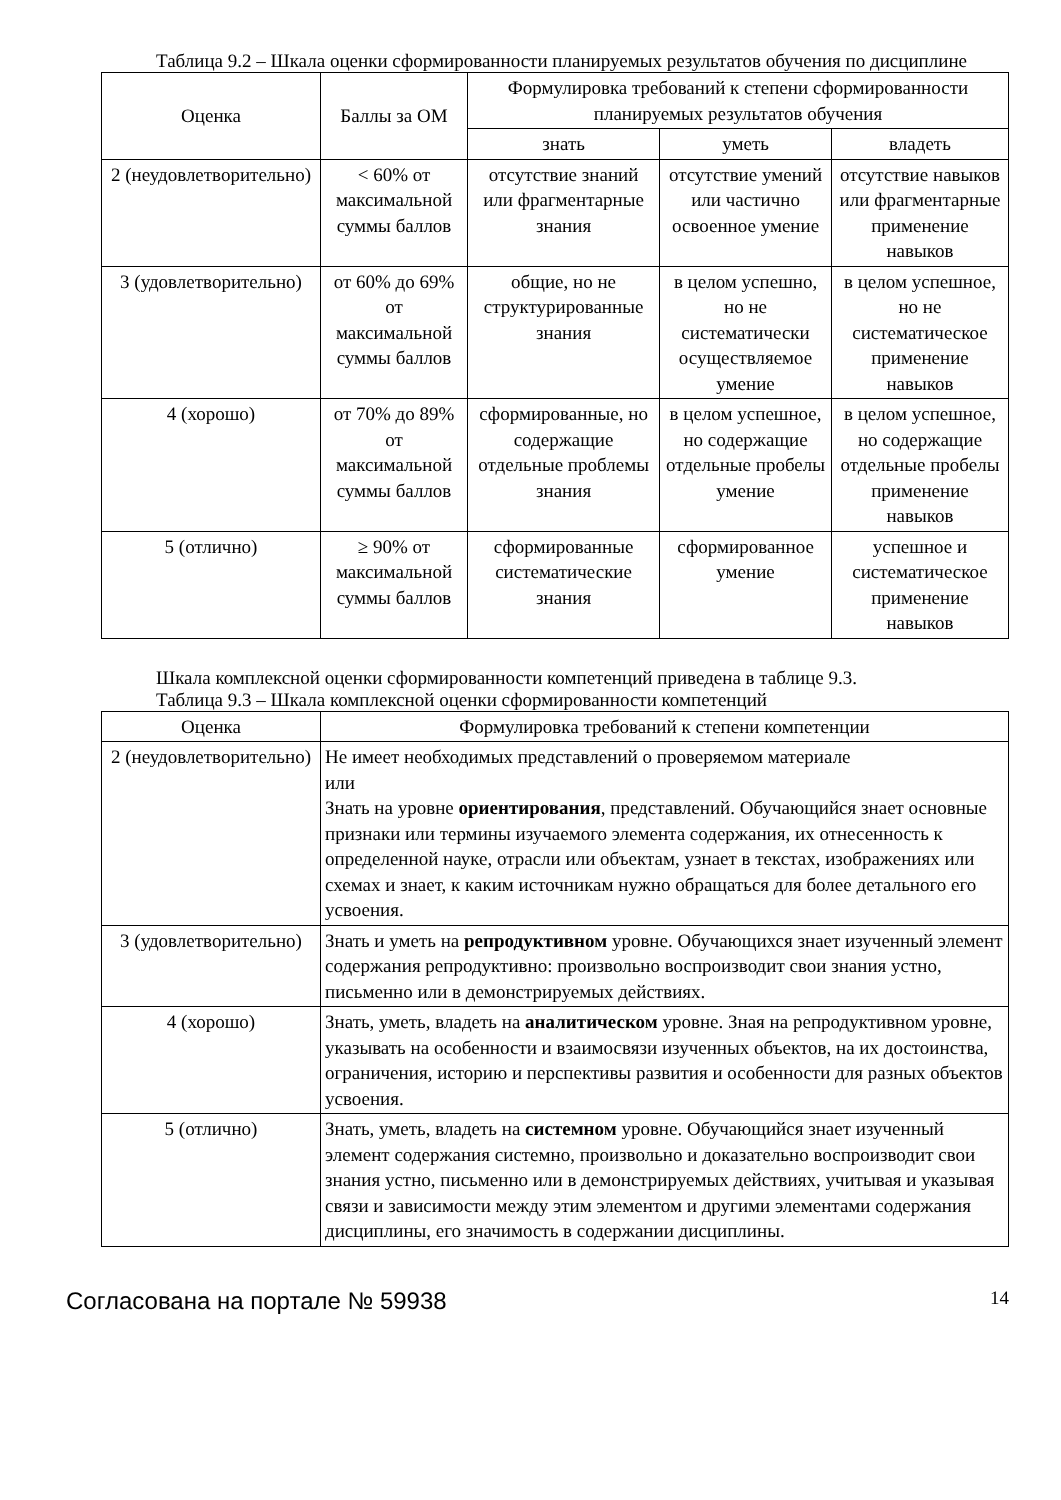Таблица 9.2 – Шкала оценки сформированности планируемых результатов обучения по дисциплине
| Оценка | Баллы за ОМ | Формулировка требований к степени сформированности планируемых результатов обучения | | |
| --- | --- | --- | --- | --- |
| | | знать | уметь | владеть |
| 2 (неудовлетворительно) | < 60% от максимальной суммы баллов | отсутствие знаний или фрагментарные знания | отсутствие умений или частично освоенное умение | отсутствие навыков или фрагментарные применение навыков |
| 3 (удовлетворительно) | от 60% до 69% от максимальной суммы баллов | общие, но не структурированные знания | в целом успешно, но не систематически осуществляемое умение | в целом успешное, но не систематическое применение навыков |
| 4 (хорошо) | от 70% до 89% от максимальной суммы баллов | сформированные, но содержащие отдельные проблемы знания | в целом успешное, но содержащие отдельные пробелы умение | в целом успешное, но содержащие отдельные пробелы применение навыков |
| 5 (отлично) | ≥ 90% от максимальной суммы баллов | сформированные систематические знания | сформированное умение | успешное и систематическое применение навыков |
Шкала комплексной оценки сформированности компетенций приведена в таблице 9.3.
Таблица 9.3 – Шкала комплексной оценки сформированности компетенций
| Оценка | Формулировка требований к степени компетенции |
| --- | --- |
| 2 (неудовлетворительно) | Не имеет необходимых представлений о проверяемом материале или Знать на уровне ориентирования , представлений. Обучающийся знает основные признаки или термины изучаемого элемента содержания, их отнесенность к определенной науке, отрасли или объектам, узнает в текстах, изображениях или схемах и знает, к каким источникам нужно обращаться для более детального его усвоения. |
| 3 (удовлетворительно) | Знать и уметь на репродуктивном уровне. Обучающихся знает изученный элемент содержания репродуктивно: произвольно воспроизводит свои знания устно, письменно или в демонстрируемых действиях. |
| 4 (хорошо) | Знать, уметь, владеть на аналитическом уровне. Зная на репродуктивном уровне, указывать на особенности и взаимосвязи изученных объектов, на их достоинства, ограничения, историю и перспективы развития и особенности для разных объектов усвоения. |
| 5 (отлично) | Знать, уметь, владеть на системном уровне. Обучающийся знает изученный элемент содержания системно, произвольно и доказательно воспроизводит свои знания устно, письменно или в демонстрируемых действиях, учитывая и указывая связи и зависимости между этим элементом и другими элементами содержания дисциплины, его значимость в содержании дисциплины. |
Согласована на портале № 59938 14